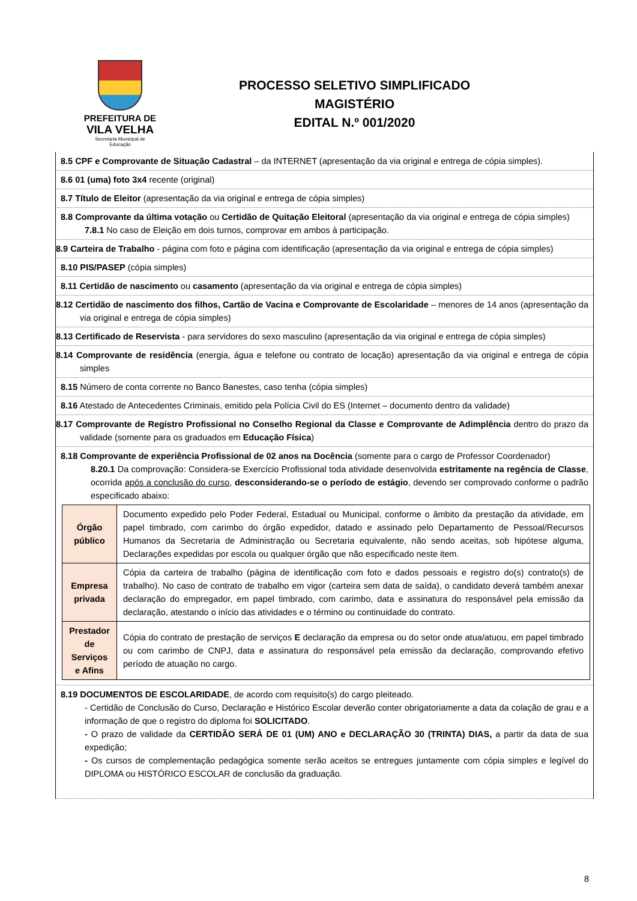PREFEITURA DE
VILA VELHA
Secretaria Municipal de
Educação
PROCESSO SELETIVO SIMPLIFICADO
MAGISTÉRIO
EDITAL N.º 001/2020
8.5 CPF e Comprovante de Situação Cadastral – da INTERNET (apresentação da via original e entrega de cópia simples).
8.6 01 (uma) foto 3x4 recente (original)
8.7 Título de Eleitor (apresentação da via original e entrega de cópia simples)
8.8 Comprovante da última votação ou Certidão de Quitação Eleitoral (apresentação da via original e entrega de cópia simples)
7.8.1 No caso de Eleição em dois turnos, comprovar em ambos à participação.
8.9 Carteira de Trabalho - página com foto e página com identificação (apresentação da via original e entrega de cópia simples)
8.10 PIS/PASEP (cópia simples)
8.11 Certidão de nascimento ou casamento (apresentação da via original e entrega de cópia simples)
8.12 Certidão de nascimento dos filhos, Cartão de Vacina e Comprovante de Escolaridade – menores de 14 anos (apresentação da via original e entrega de cópia simples)
8.13 Certificado de Reservista - para servidores do sexo masculino (apresentação da via original e entrega de cópia simples)
8.14 Comprovante de residência (energia, água e telefone ou contrato de locação) apresentação da via original e entrega de cópia simples
8.15 Número de conta corrente no Banco Banestes, caso tenha (cópia simples)
8.16 Atestado de Antecedentes Criminais, emitido pela Polícia Civil do ES (Internet – documento dentro da validade)
8.17 Comprovante de Registro Profissional no Conselho Regional da Classe e Comprovante de Adimplência dentro do prazo da validade (somente para os graduados em Educação Física)
8.18 Comprovante de experiência Profissional de 02 anos na Docência (somente para o cargo de Professor Coordenador)
8.20.1 Da comprovação: Considera-se Exercício Profissional toda atividade desenvolvida estritamente na regência de Classe, ocorrida após a conclusão do curso, desconsiderando-se o período de estágio, devendo ser comprovado conforme o padrão especificado abaixo:
| Órgão público | Documento expedido pelo Poder Federal, Estadual ou Municipal, conforme o âmbito da prestação da atividade, em papel timbrado, com carimbo do órgão expedidor, datado e assinado pelo Departamento de Pessoal/Recursos Humanos da Secretaria de Administração ou Secretaria equivalente, não sendo aceitas, sob hipótese alguma, Declarações expedidas por escola ou qualquer órgão que não especificado neste item. |
| Empresa privada | Cópia da carteira de trabalho (página de identificação com foto e dados pessoais e registro do(s) contrato(s) de trabalho). No caso de contrato de trabalho em vigor (carteira sem data de saída), o candidato deverá também anexar declaração do empregador, em papel timbrado, com carimbo, data e assinatura do responsável pela emissão da declaração, atestando o início das atividades e o término ou continuidade do contrato. |
| Prestador de Serviços e Afins | Cópia do contrato de prestação de serviços E declaração da empresa ou do setor onde atua/atuou, em papel timbrado ou com carimbo de CNPJ, data e assinatura do responsável pela emissão da declaração, comprovando efetivo período de atuação no cargo. |
8.19 DOCUMENTOS DE ESCOLARIDADE, de acordo com requisito(s) do cargo pleiteado.
- Certidão de Conclusão do Curso, Declaração e Histórico Escolar deverão conter obrigatoriamente a data da colação de grau e a informação de que o registro do diploma foi SOLICITADO.
- O prazo de validade da CERTIDÃO SERÁ DE 01 (UM) ANO e DECLARAÇÃO 30 (TRINTA) DIAS, a partir da data de sua expedição;
- Os cursos de complementação pedagógica somente serão aceitos se entregues juntamente com cópia simples e legível do DIPLOMA ou HISTÓRICO ESCOLAR de conclusão da graduação.
8